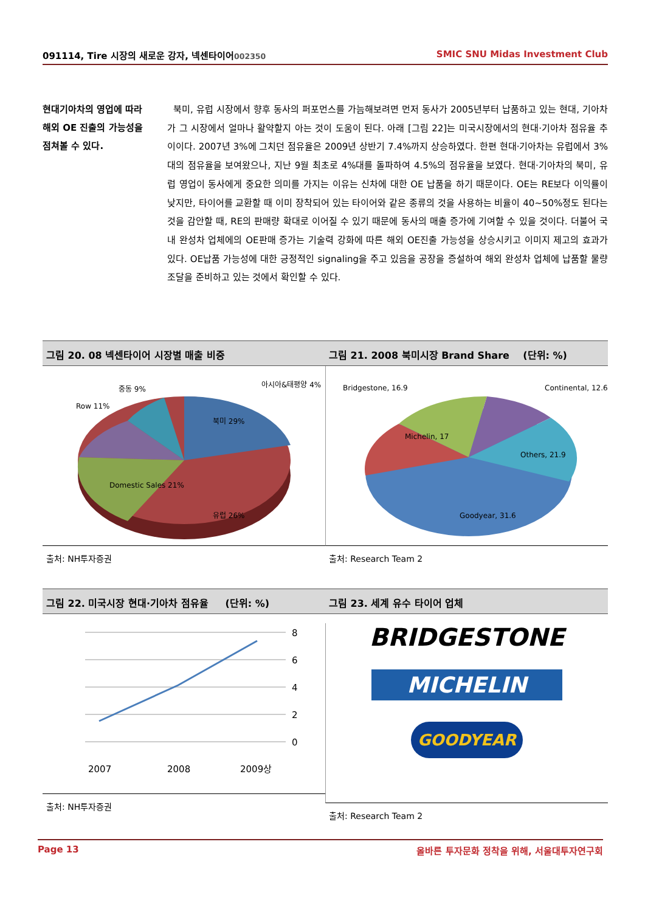091114, Tire 시장의 새로운 강자, 넥센타이어002350 SMIC SNU Midas Investment Club
현대기아차의 영업에 따라 해외 OE 진출의 가능성을 점쳐볼 수 있다.
북미, 유럽 시장에서 향후 동사의 퍼포먼스를 가늠해보려면 먼저 동사가 2005년부터 납품하고 있는 현대, 기아차가 그 시장에서 얼마나 활약할지 아는 것이 도움이 된다. 아래 [그림 22]는 미국시장에서의 현대·기아차 점유율 추이이다. 2007년 3%에 그치던 점유율은 2009년 상반기 7.4%까지 상승하였다. 한편 현대·기아차는 유럽에서 3%대의 점유율을 보여왔으나, 지난 9월 최초로 4%대를 돌파하여 4.5%의 점유율을 보였다. 현대·기아차의 북미, 유럽 영업이 동사에게 중요한 의미를 가지는 이유는 신차에 대한 OE 납품을 하기 때문이다. OE는 RE보다 이익률이 낮지만, 타이어를 교환할 때 이미 장착되어 있는 타이어와 같은 종류의 것을 사용하는 비율이 40~50%정도 된다는 것을 감안할 때, RE의 판매량 확대로 이어질 수 있기 때문에 동사의 매출 증가에 기여할 수 있을 것이다. 더불어 국내 완성차 업체에의 OE판매 증가는 기술력 강화에 따른 해외 OE진출 가능성을 상승시키고 이미지 제고의 효과가 있다. OE납품 가능성에 대한 긍정적인 signaling을 주고 있음을 공장을 증설하여 해외 완성차 업체에 납품할 물량 조달을 준비하고 있는 것에서 확인할 수 있다.
그림 20. 08 넥센타이어 시장별 매출 비중
Row 11%
중동 9%
아시아&태평양 4%
북미 29%
Domestic Sales 21%
유럽 26%
출처: NH투자증권
그림 21. 2008 북미시장 Brand Share (단위: %)
Bridgestone, 16.9
Continental, 12.6
Michelin, 17
Others, 21.9
Goodyear, 31.6
출처: Research Team 2
그림 22. 미국시장 현대·기아차 점유율 (단위: %)
8
6
4
2
0
2007
2008
2009상
출처: NH투자증권
그림 23. 세계 유수 타이어 업체
BRIDGESTONE
MICHELIN
GOODYEAR
출처: Research Team 2
Page 13 올바른 투자문화 정착을 위해, 서울대투자연구회